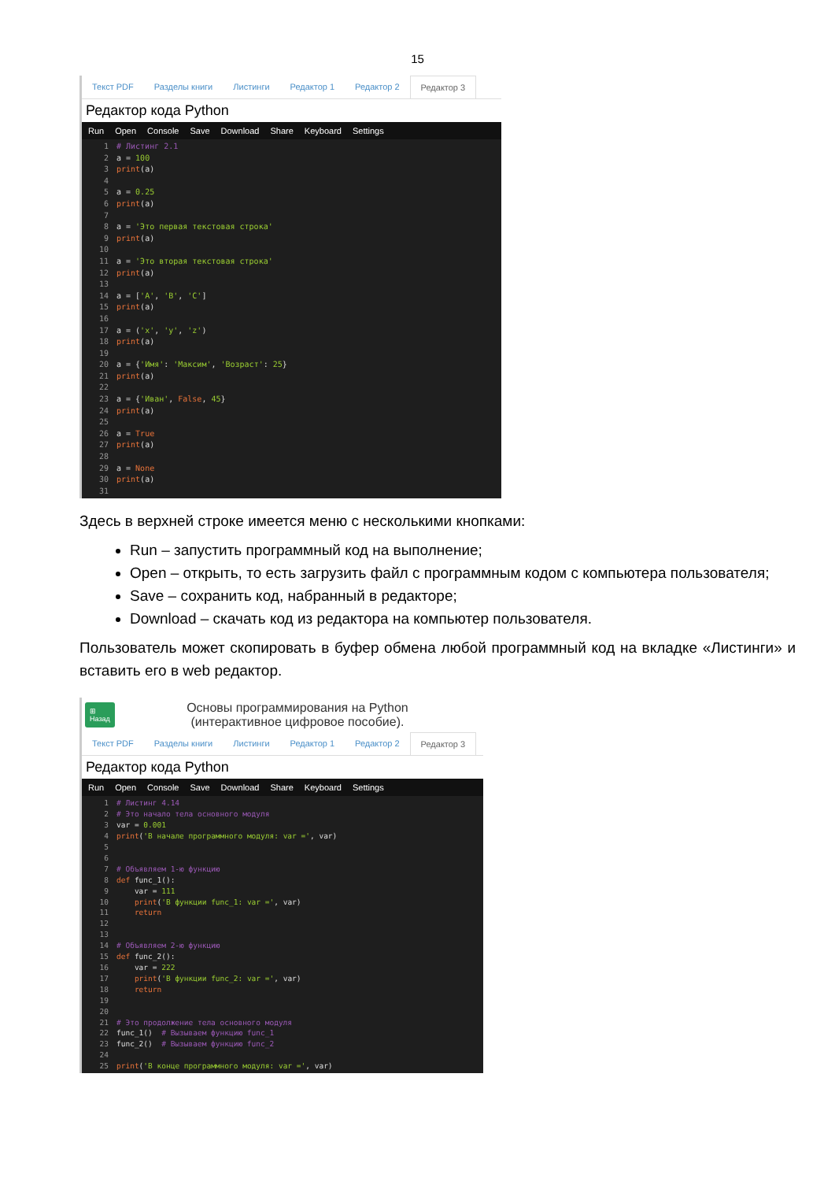15
Текст PDF Разделы книги Листинги Редактор 1 Редактор 2 Редактор 3
Редактор кода Python
Run Open Console Save Download Share Keyboard Settings
1# Листинг 2.1
2a = 100
3 print(a)
4
5a = 0.25
6 print(a)
7
8a = 'Это первая текстовая строка'
9 print(a)
10
11a = 'Это вторая текстовая строка'
12 print(a)
13
14a = ['A', 'B', 'C']
15 print(a)
16
17a = ('x', 'y', 'z')
18 print(a)
19
20a = {'Имя': 'Максим', 'Возраст': 25}
21 print(a)
22
23a = {'Иван', False, 45}
24 print(a)
25
26a = True
27 print(a)
28
29a = None
30 print(a)
31
Здесь в верхней строке имеется меню с несколькими кнопками:
Run – запустить программный код на выполнение;
Open – открыть, то есть загрузить файл с программным кодом с компьютера пользователя;
Save – сохранить код, набранный в редакторе;
Download – скачать код из редактора на компьютер пользователя.
Пользователь может скопировать в буфер обмена любой программный код на вкладке «Листинги» и вставить его в web редактор.
⊞
Назад
Основы программирования на Python
(интерактивное цифровое пособие).
Текст PDF Разделы книги Листинги Редактор 1 Редактор 2 Редактор 3
Редактор кода Python
Run Open Console Save Download Share Keyboard Settings
1# Листинг 4.14
2# Это начало тела основного модуля
3var = 0.001
4 print('В начале программного модуля: var =', var)
5
6
7# Объявляем 1-ю функцию
8 def func_1():
9    var = 111
10    print('В функции func_1: var =', var)
11    return
12
13
14# Объявляем 2-ю функцию
15 def func_2():
16    var = 222
17    print('В функции func_2: var =', var)
18    return
19
20
21# Это продолжение тела основного модуля
22func_1()  # Вызываем функцию func_1
23func_2()  # Вызываем функцию func_2
24
25 print('В конце программного модуля: var =', var)